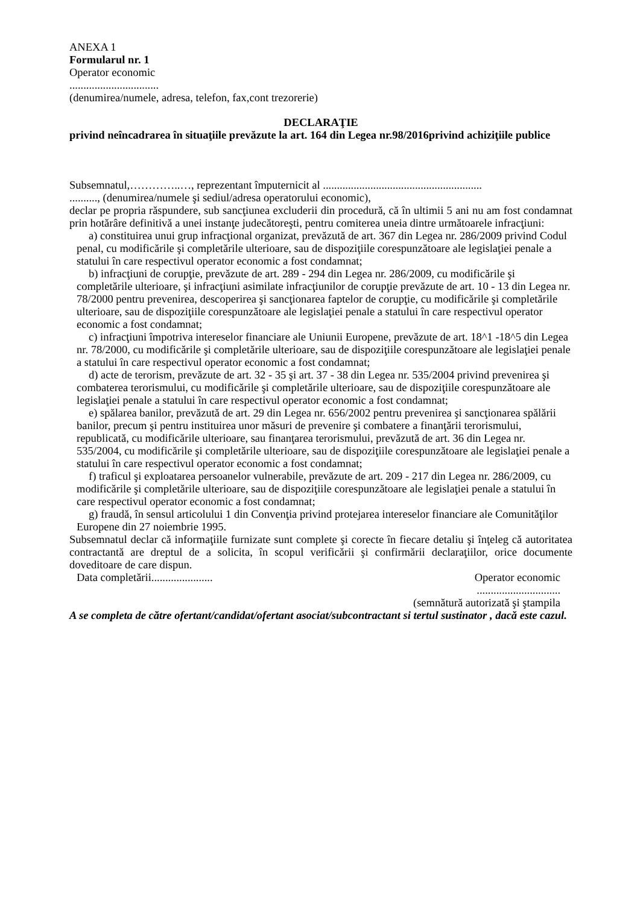ANEXA 1
Formularul nr. 1
Operator economic
................................
(denumirea/numele, adresa, telefon, fax,cont trezorerie)
DECLARAŢIE
privind neîncadrarea în situaţiile prevăzute la art. 164 din Legea nr.98/2016privind achiziţiile publice
Subsemnatul,…………..…, reprezentant împuternicit al .........................................................
.........., (denumirea/numele şi sediul/adresa operatorului economic),
declar pe propria răspundere, sub sancţiunea excluderii din procedură, că în ultimii 5 ani nu am fost condamnat prin hotărâre definitivă a unei instanţe judecătoreşti, pentru comiterea uneia dintre următoarele infracţiuni:
a) constituirea unui grup infracţional organizat, prevăzută de art. 367 din Legea nr. 286/2009 privind Codul penal, cu modificările şi completările ulterioare, sau de dispoziţiile corespunzătoare ale legislaţiei penale a statului în care respectivul operator economic a fost condamnat;
b) infracţiuni de corupţie, prevăzute de art. 289 - 294 din Legea nr. 286/2009, cu modificările şi completările ulterioare, şi infracţiuni asimilate infracţiunilor de corupţie prevăzute de art. 10 - 13 din Legea nr. 78/2000 pentru prevenirea, descoperirea şi sancţionarea faptelor de corupţie, cu modificările şi completările ulterioare, sau de dispoziţiile corespunzătoare ale legislaţiei penale a statului în care respectivul operator economic a fost condamnat;
c) infracţiuni împotriva intereselor financiare ale Uniunii Europene, prevăzute de art. 18^1 -18^5 din Legea nr. 78/2000, cu modificările şi completările ulterioare, sau de dispoziţiile corespunzătoare ale legislaţiei penale a statului în care respectivul operator economic a fost condamnat;
d) acte de terorism, prevăzute de art. 32 - 35 şi art. 37 - 38 din Legea nr. 535/2004 privind prevenirea şi combaterea terorismului, cu modificările şi completările ulterioare, sau de dispoziţiile corespunzătoare ale legislaţiei penale a statului în care respectivul operator economic a fost condamnat;
e) spălarea banilor, prevăzută de art. 29 din Legea nr. 656/2002 pentru prevenirea şi sancţionarea spălării banilor, precum şi pentru instituirea unor măsuri de prevenire şi combatere a finanţării terorismului, republicată, cu modificările ulterioare, sau finanţarea terorismului, prevăzută de art. 36 din Legea nr. 535/2004, cu modificările şi completările ulterioare, sau de dispoziţiile corespunzătoare ale legislaţiei penale a statului în care respectivul operator economic a fost condamnat;
f) traficul şi exploatarea persoanelor vulnerabile, prevăzute de art. 209 - 217 din Legea nr. 286/2009, cu modificările şi completările ulterioare, sau de dispoziţiile corespunzătoare ale legislaţiei penale a statului în care respectivul operator economic a fost condamnat;
g) fraudă, în sensul articolului 1 din Convenţia privind protejarea intereselor financiare ale Comunităţilor Europene din 27 noiembrie 1995.
Subsemnatul declar că informaţiile furnizate sunt complete şi corecte în fiecare detaliu şi înţeleg că autoritatea contractantă are dreptul de a solicita, în scopul verificării şi confirmării declaraţiilor, orice documente doveditoare de care dispun.
Data completării...................... Operator economic
..............................
(semnătură autorizată şi ştampila
A se completa de către ofertant/candidat/ofertant asociat/subcontractant si tertul sustinator , dacă este cazul.